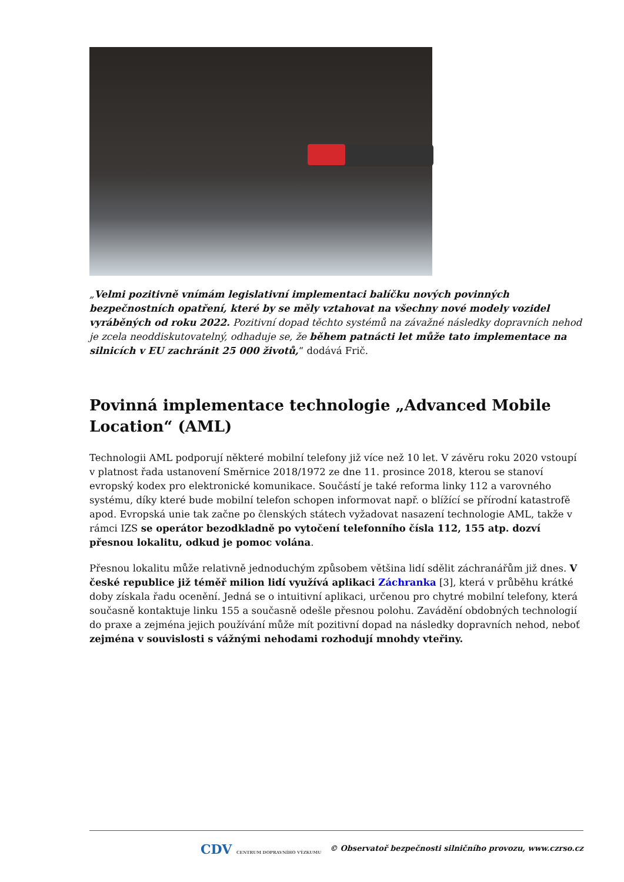„Velmi pozitivně vnímám legislativní implementaci balíčku nových povinných bezpečnostních opatření, které by se měly vztahovat na všechny nové modely vozidel vyráběných od roku 2022. Pozitivní dopad těchto systémů na závažné následky dopravních nehod je zcela neoddiskutovatelný, odhaduje se, že během patnácti let může tato implementace na silnicích v EU zachránit 25 000 životů,“ dodává Frič.
Povinná implementace technologie „Advanced Mobile Location“ (AML)
Technologii AML podporují některé mobilní telefony již více než 10 let. V závěru roku 2020 vstoupí v platnost řada ustanovení Směrnice 2018/1972 ze dne 11. prosince 2018, kterou se stanoví evropský kodex pro elektronické komunikace. Součástí je také reforma linky 112 a varovného systému, díky které bude mobilní telefon schopen informovat např. o blížící se přírodní katastrofě apod. Evropská unie tak začne po členských státech vyžadovat nasazení technologie AML, takže v rámci IZS se operátor bezodkladně po vytočení telefonního čísla 112, 155 atp. dozví přesnou lokalitu, odkud je pomoc volána.
Přesnou lokalitu může relativně jednoduchým způsobem většina lidí sdělit záchranářům již dnes. V české republice již téměř milion lidí využívá aplikaci Záchranka [3], která v průběhu krátké doby získala řadu ocenění. Jedná se o intuitivní aplikaci, určenou pro chytré mobilní telefony, která současně kontaktuje linku 155 a současně odešle přesnou polohu. Zavádění obdobných technologií do praxe a zejména jejich používání může mít pozitivní dopad na následky dopravních nehod, neboť zejména v souvislosti s vážnými nehodami rozhodují mnohdy vteřiny.
CDV CENTRUM DOPRAVNÍHO VÝZKUMU © Observatoř bezpečnosti silničního provozu, www.czrso.cz